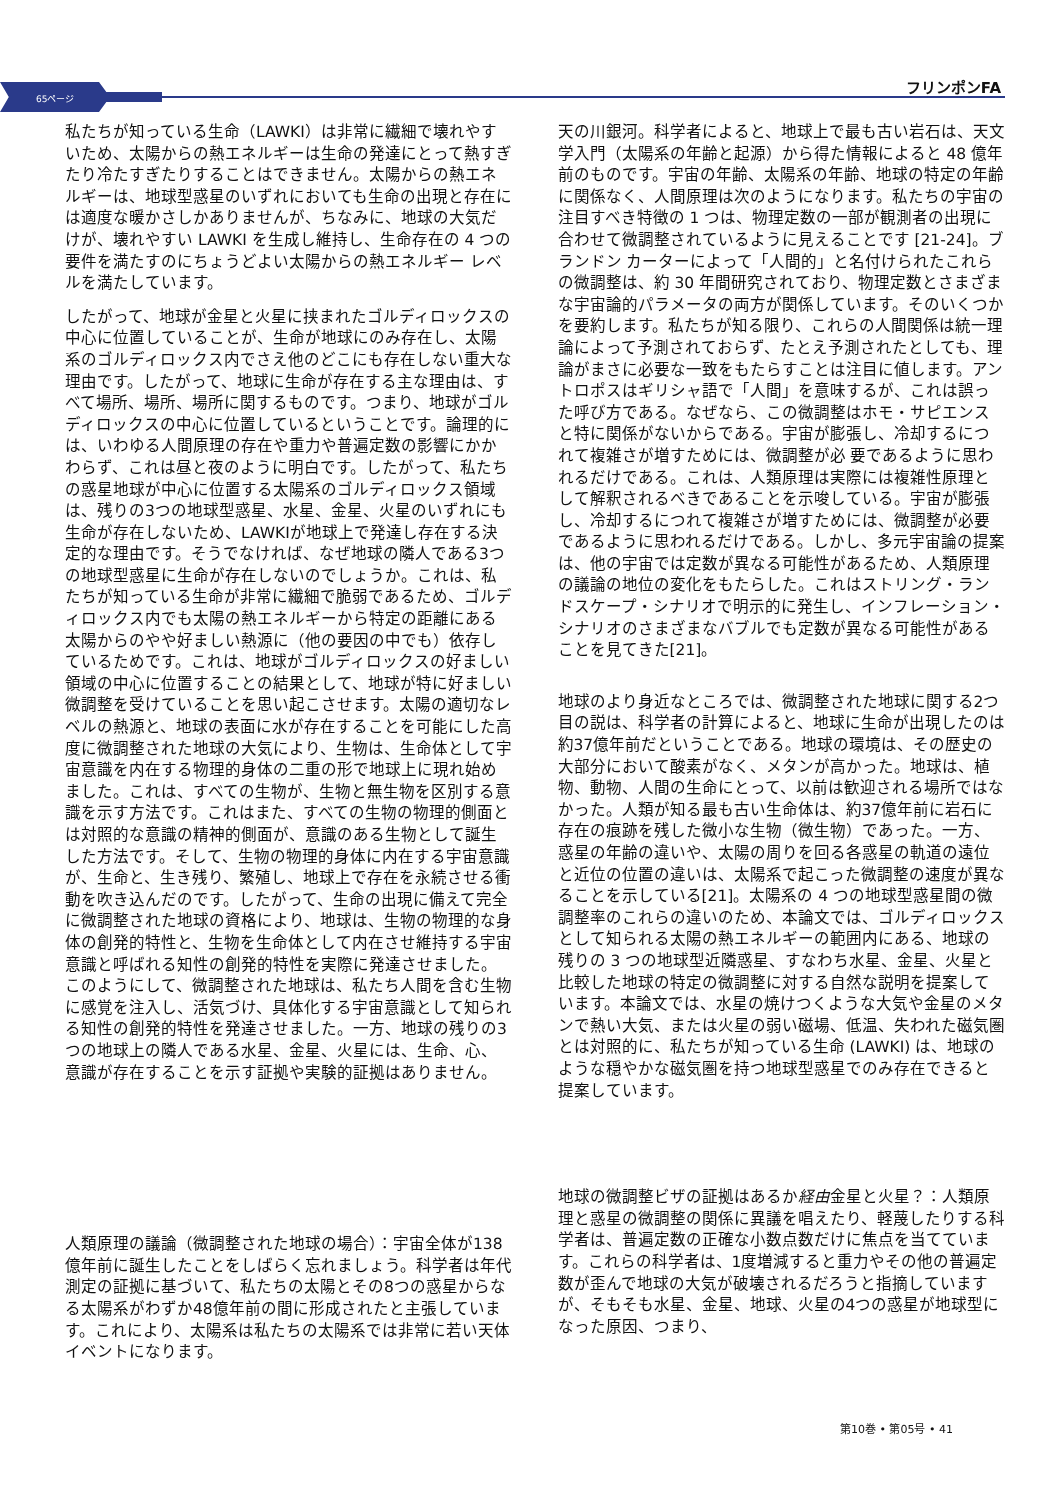65ページ
フリンポンFA
私たちが知っている生命（LAWKI）は非常に繊細で壊れやすいため、太陽からの熱エネルギーは生命の発達にとって熱すぎたり冷たすぎたりすることはできません。太陽からの熱エネルギーは、地球型惑星のいずれにおいても生命の出現と存在には適度な暖かさしかありませんが、ちなみに、地球の大気だけが、壊れやすい LAWKI を生成し維持し、生命存在の 4 つの要件を満たすのにちょうどよい太陽からの熱エネルギー レベルを満たしています。
したがって、地球が金星と火星に挟まれたゴルディロックスの中心に位置していることが、生命が地球にのみ存在し、太陽系のゴルディロックス内でさえ他のどこにも存在しない重大な理由です。したがって、地球に生命が存在する主な理由は、すべて場所、場所、場所に関するものです。つまり、地球がゴルディロックスの中心に位置しているということです。論理的には、いわゆる人間原理の存在や重力や普遍定数の影響にかかわらず、これは昼と夜のように明白です。したがって、私たちの惑星地球が中心に位置する太陽系のゴルディロックス領域は、残りの3つの地球型惑星、水星、金星、火星のいずれにも生命が存在しないため、LAWKIが地球上で発達し存在する決定的な理由です。そうでなければ、なぜ地球の隣人である3つの地球型惑星に生命が存在しないのでしょうか。これは、私たちが知っている生命が非常に繊細で脆弱であるため、ゴルディロックス内でも太陽の熱エネルギーから特定の距離にある太陽からのやや好ましい熱源に（他の要因の中でも）依存しているためです。これは、地球がゴルディロックスの好ましい領域の中心に位置することの結果として、地球が特に好ましい微調整を受けていることを思い起こさせます。太陽の適切なレベルの熱源と、地球の表面に水が存在することを可能にした高度に微調整された地球の大気により、生物は、生命体として宇宙意識を内在する物理的身体の二重の形で地球上に現れ始めました。これは、すべての生物が、生物と無生物を区別する意識を示す方法です。これはまた、すべての生物の物理的側面とは対照的な意識の精神的側面が、意識のある生物として誕生した方法です。そして、生物の物理的身体に内在する宇宙意識が、生命と、生き残り、繁殖し、地球上で存在を永続させる衝動を吹き込んだのです。したがって、生命の出現に備えて完全に微調整された地球の資格により、地球は、生物の物理的な身体の創発的特性と、生物を生命体として内在させ維持する宇宙意識と呼ばれる知性の創発的特性を実際に発達させました。このようにして、微調整された地球は、私たち人間を含む生物に感覚を注入し、活気づけ、具体化する宇宙意識として知られる知性の創発的特性を発達させました。一方、地球の残りの3つの地球上の隣人である水星、金星、火星には、生命、心、意識が存在することを示す証拠や実験的証拠はありません。
人類原理の議論（微調整された地球の場合）：宇宙全体が138億年前に誕生したことをしばらく忘れましょう。科学者は年代測定の証拠に基づいて、私たちの太陽とその8つの惑星からなる太陽系がわずか48億年前の間に形成されたと主張しています。これにより、太陽系は私たちの太陽系では非常に若い天体イベントになります。
天の川銀河。科学者によると、地球上で最も古い岩石は、天文学入門（太陽系の年齢と起源）から得た情報によると 48 億年前のものです。宇宙の年齢、太陽系の年齢、地球の特定の年齢に関係なく、人間原理は次のようになります。私たちの宇宙の注目すべき特徴の 1 つは、物理定数の一部が観測者の出現に合わせて微調整されているように見えることです [21-24]。ブランドン カーターによって「人間的」と名付けられたこれらの微調整は、約 30 年間研究されており、物理定数とさまざまな宇宙論的パラメータの両方が関係しています。そのいくつかを要約します。私たちが知る限り、これらの人間関係は統一理論によって予測されておらず、たとえ予測されたとしても、理論がまさに必要な一致をもたらすことは注目に値します。アントロポスはギリシャ語で「人間」を意味するが、これは誤った呼び方である。なぜなら、この微調整はホモ・サピエンスと特に関係がないからである。宇宙が膨張し、冷却するにつれて複雑さが増すためには、微調整が必 要であるように思われるだけである。これは、人類原理は実際には複雑性原理として解釈されるべきであることを示唆している。宇宙が膨張し、冷却するにつれて複雑さが増すためには、微調整が必要であるように思われるだけである。しかし、多元宇宙論の提案は、他の宇宙では定数が異なる可能性があるため、人類原理の議論の地位の変化をもたらした。これはストリング・ランドスケープ・シナリオで明示的に発生し、インフレーション・シナリオのさまざまなバブルでも定数が異なる可能性があることを見てきた[21]。
地球のより身近なところでは、微調整された地球に関する2つ目の説は、科学者の計算によると、地球に生命が出現したのは約37億年前だということである。地球の環境は、その歴史の大部分において酸素がなく、メタンが高かった。地球は、植物、動物、人間の生命にとって、以前は歓迎される場所ではなかった。人類が知る最も古い生命体は、約37億年前に岩石に存在の痕跡を残した微小な生物（微生物）であった。一方、惑星の年齢の違いや、太陽の周りを回る各惑星の軌道の遠位と近位の位置の違いは、太陽系で起こった微調整の速度が異なることを示している[21]。太陽系の 4 つの地球型惑星間の微調整率のこれらの違いのため、本論文では、ゴルディロックスとして知られる太陽の熱エネルギーの範囲内にある、地球の残りの 3 つの地球型近隣惑星、すなわち水星、金星、火星と比較した地球の特定の微調整に対する自然な説明を提案しています。本論文では、水星の焼けつくような大気や金星のメタンで熱い大気、または火星の弱い磁場、低温、失われた磁気圏とは対照的に、私たちが知っている生命 (LAWKI) は、地球のような穏やかな磁気圏を持つ地球型惑星でのみ存在できると提案しています。
地球の微調整ビザの証拠はあるか経由金星と火星？：人類原理と惑星の微調整の関係に異議を唱えたり、軽蔑したりする科学者は、普遍定数の正確な小数点数だけに焦点を当てています。これらの科学者は、1度増減すると重力やその他の普遍定数が歪んで地球の大気が破壊されるだろうと指摘していますが、そもそも水星、金星、地球、火星の4つの惑星が地球型になった原因、つまり、
第10巻 • 第05号 • 41